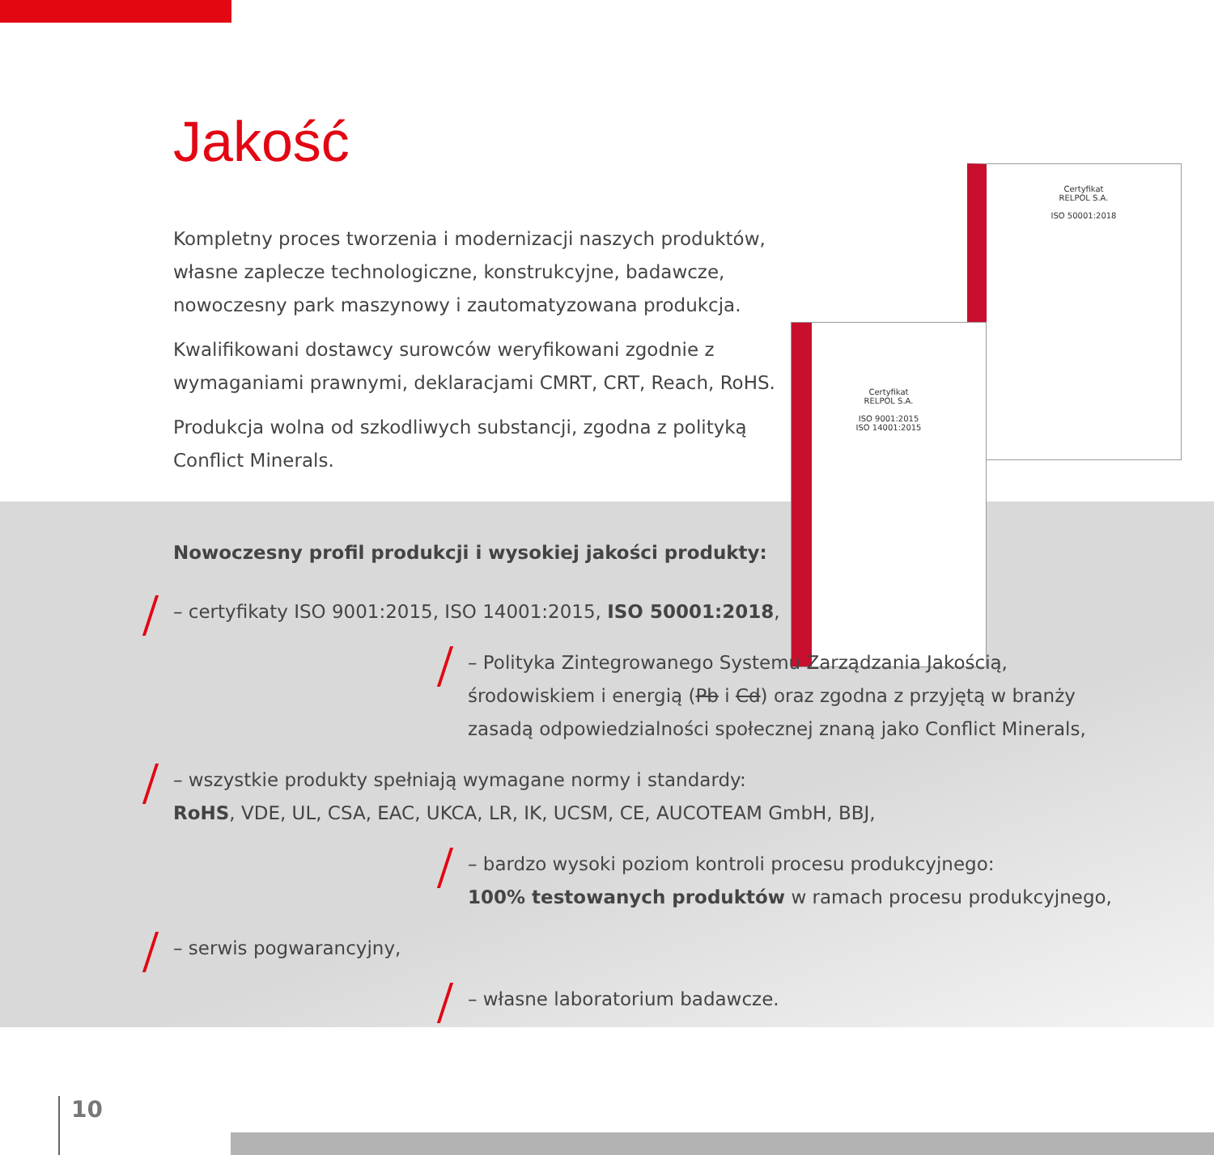Certyfikat
RELPOL S.A.
ISO 50001:2018
Certyfikat
RELPOL S.A.
ISO 9001:2015
ISO 14001:2015
Jakość
Kompletny proces tworzenia i modernizacji naszych produktów, własne zaplecze technologiczne, konstrukcyjne, badawcze, nowoczesny park maszynowy i zautomatyzowana produkcja.
Kwalifikowani dostawcy surowców weryfikowani zgodnie z wymaganiami prawnymi, deklaracjami CMRT, CRT, Reach, RoHS.
Produkcja wolna od szkodliwych substancji, zgodna z polityką Conflict Minerals.
Nowoczesny profil produkcji i wysokiej jakości produkty:
– certyfikaty ISO 9001:2015, ISO 14001:2015, ISO 50001:2018,
– Polityka Zintegrowanego Systemu Zarządzania Jakością,
środowiskiem i energią (Pb i Cd) oraz zgodna z przyjętą w branży
zasadą odpowiedzialności społecznej znaną jako Conflict Minerals,
– wszystkie produkty spełniają wymagane normy i standardy:
RoHS, VDE, UL, CSA, EAC, UKCA, LR, IK, UCSM, CE, AUCOTEAM GmbH, BBJ,
– bardzo wysoki poziom kontroli procesu produkcyjnego:
100% testowanych produktów w ramach procesu produkcyjnego,
– serwis pogwarancyjny,
– własne laboratorium badawcze.
10